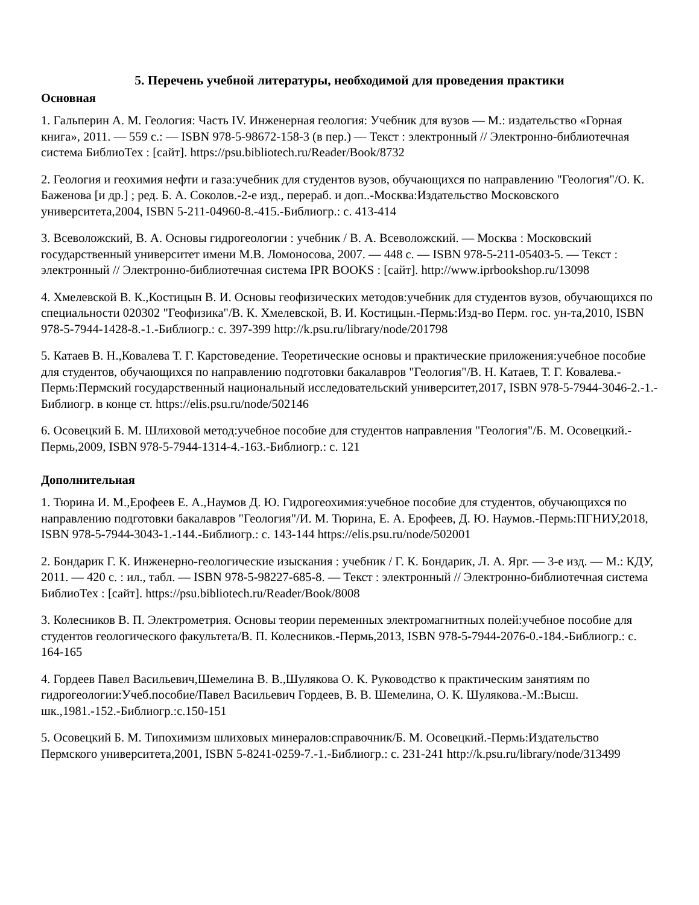5. Перечень учебной литературы, необходимой для проведения практики
Основная
1. Гальперин А. М. Геология: Часть IV. Инженерная геология: Учебник для вузов — М.: издательство «Горная книга», 2011. — 559 с.: — ISBN 978-5-98672-158-3 (в пер.) — Текст : электронный // Электронно-библиотечная система БиблиоТех : [сайт]. https://psu.bibliotech.ru/Reader/Book/8732
2. Геология и геохимия нефти и газа:учебник для студентов вузов, обучающихся по направлению "Геология"/О. К. Баженова [и др.] ; ред. Б. А. Соколов.-2-е изд., перераб. и доп..-Москва:Издательство Московского университета,2004, ISBN 5-211-04960-8.-415.-Библиогр.: с. 413-414
3. Всеволожский, В. А. Основы гидрогеологии : учебник / В. А. Всеволожский. — Москва : Московский государственный университет имени М.В. Ломоносова, 2007. — 448 с. — ISBN 978-5-211-05403-5. — Текст : электронный // Электронно-библиотечная система IPR BOOKS : [сайт]. http://www.iprbookshop.ru/13098
4. Хмелевской В. К.,Костицын В. И. Основы геофизических методов:учебник для студентов вузов, обучающихся по специальности 020302 "Геофизика"/В. К. Хмелевской, В. И. Костицын.-Пермь:Изд-во Перм. гос. ун-та,2010, ISBN 978-5-7944-1428-8.-1.-Библиогр.: с. 397-399 http://k.psu.ru/library/node/201798
5. Катаев В. Н.,Ковалева Т. Г. Карстоведение. Теоретические основы и практические приложения:учебное пособие для студентов, обучающихся по направлению подготовки бакалавров "Геология"/В. Н. Катаев, Т. Г. Ковалева.-Пермь:Пермский государственный национальный исследовательский университет,2017, ISBN 978-5-7944-3046-2.-1.-Библиогр. в конце ст. https://elis.psu.ru/node/502146
6. Осовецкий Б. М. Шлиховой метод:учебное пособие для студентов направления "Геология"/Б. М. Осовецкий.-Пермь,2009, ISBN 978-5-7944-1314-4.-163.-Библиогр.: с. 121
Дополнительная
1. Тюрина И. М.,Ерофеев Е. А.,Наумов Д. Ю. Гидрогеохимия:учебное пособие для студентов, обучающихся по направлению подготовки бакалавров "Геология"/И. М. Тюрина, Е. А. Ерофеев, Д. Ю. Наумов.-Пермь:ПГНИУ,2018, ISBN 978-5-7944-3043-1.-144.-Библиогр.: с. 143-144 https://elis.psu.ru/node/502001
2. Бондарик Г. К. Инженерно-геологические изыскания : учебник / Г. К. Бондарик, Л. А. Ярг. — 3-е изд. — М.: КДУ, 2011. — 420 с. : ил., табл. — ISBN 978-5-98227-685-8. — Текст : электронный // Электронно-библиотечная система БиблиоТех : [сайт]. https://psu.bibliotech.ru/Reader/Book/8008
3. Колесников В. П. Электрометрия. Основы теории переменных электромагнитных полей:учебное пособие для студентов геологического факультета/В. П. Колесников.-Пермь,2013, ISBN 978-5-7944-2076-0.-184.-Библиогр.: с. 164-165
4. Гордеев Павел Васильевич,Шемелина В. В.,Шулякова О. К. Руководство к практическим занятиям по гидрогеологии:Учеб.пособие/Павел Васильевич Гордеев, В. В. Шемелина, О. К. Шулякова.-М.:Высш. шк.,1981.-152.-Библиогр.:с.150-151
5. Осовецкий Б. М. Типохимизм шлиховых минералов:справочник/Б. М. Осовецкий.-Пермь:Издательство Пермского университета,2001, ISBN 5-8241-0259-7.-1.-Библиогр.: с. 231-241 http://k.psu.ru/library/node/313499